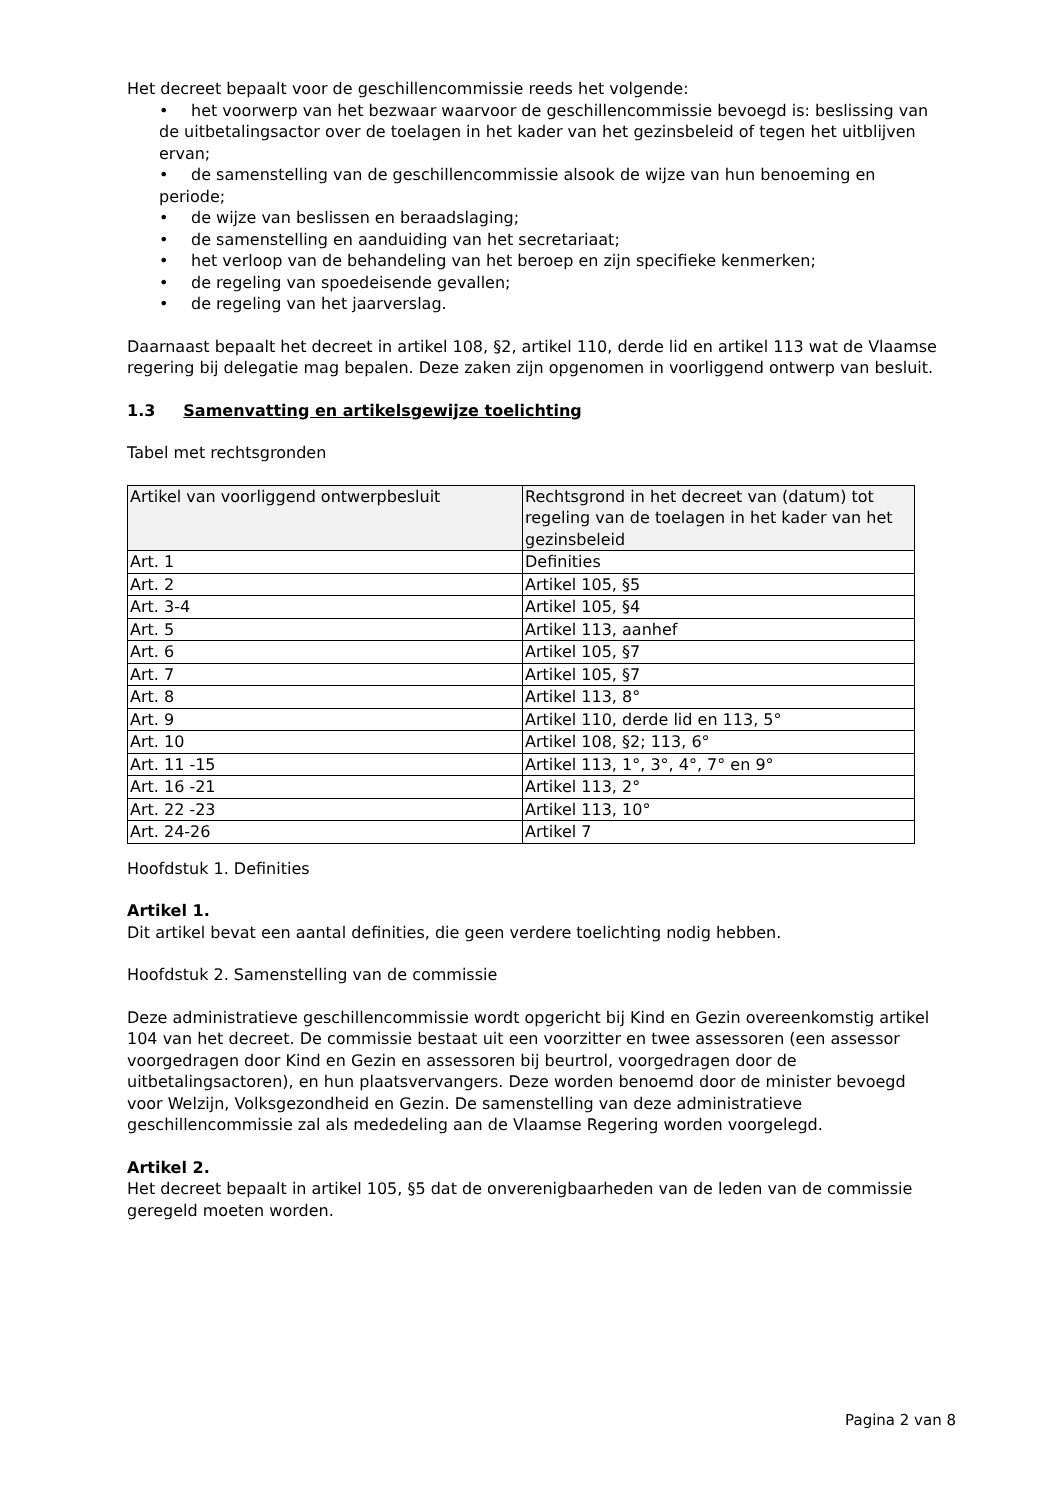Het decreet bepaalt voor de geschillencommissie reeds het volgende:
• het voorwerp van het bezwaar waarvoor de geschillencommissie bevoegd is: beslissing van de uitbetalingsactor over de toelagen in het kader van het gezinsbeleid of tegen het uitblijven ervan;
• de samenstelling van de geschillencommissie alsook de wijze van hun benoeming en periode;
• de wijze van beslissen en beraadslaging;
• de samenstelling en aanduiding van het secretariaat;
• het verloop van de behandeling van het beroep en zijn specifieke kenmerken;
• de regeling van spoedeisende gevallen;
• de regeling van het jaarverslag.
Daarnaast bepaalt het decreet in artikel 108, §2, artikel 110, derde lid en artikel 113 wat de Vlaamse regering bij delegatie mag bepalen. Deze zaken zijn opgenomen in voorliggend ontwerp van besluit.
1.3 Samenvatting en artikelsgewijze toelichting
Tabel met rechtsgronden
| Artikel van voorliggend ontwerpbesluit | Rechtsgrond in het decreet van (datum) tot regeling van de toelagen in het kader van het gezinsbeleid |
| --- | --- |
| Art. 1 | Definities |
| Art. 2 | Artikel 105, §5 |
| Art. 3-4 | Artikel 105, §4 |
| Art. 5 | Artikel 113, aanhef |
| Art. 6 | Artikel 105, §7 |
| Art. 7 | Artikel 105, §7 |
| Art. 8 | Artikel 113, 8° |
| Art. 9 | Artikel 110, derde lid en 113, 5° |
| Art. 10 | Artikel 108, §2; 113, 6° |
| Art. 11 -15 | Artikel 113, 1°, 3°, 4°, 7° en 9° |
| Art. 16 -21 | Artikel 113, 2° |
| Art. 22 -23 | Artikel 113, 10° |
| Art. 24-26 | Artikel 7 |
Hoofdstuk 1. Definities
Artikel 1.
Dit artikel bevat een aantal definities, die geen verdere toelichting nodig hebben.
Hoofdstuk 2. Samenstelling van de commissie
Deze administratieve geschillencommissie wordt opgericht bij Kind en Gezin overeenkomstig artikel 104 van het decreet. De commissie bestaat uit een voorzitter en twee assessoren (een assessor voorgedragen door Kind en Gezin en assessoren bij beurtrol, voorgedragen door de uitbetalingsactoren), en hun plaatsvervangers. Deze worden benoemd door de minister bevoegd voor Welzijn, Volksgezondheid en Gezin. De samenstelling van deze administratieve geschillencommissie zal als mededeling aan de Vlaamse Regering worden voorgelegd.
Artikel 2.
Het decreet bepaalt in artikel 105, §5 dat de onverenigbaarheden van de leden van de commissie geregeld moeten worden.
Pagina 2 van 8